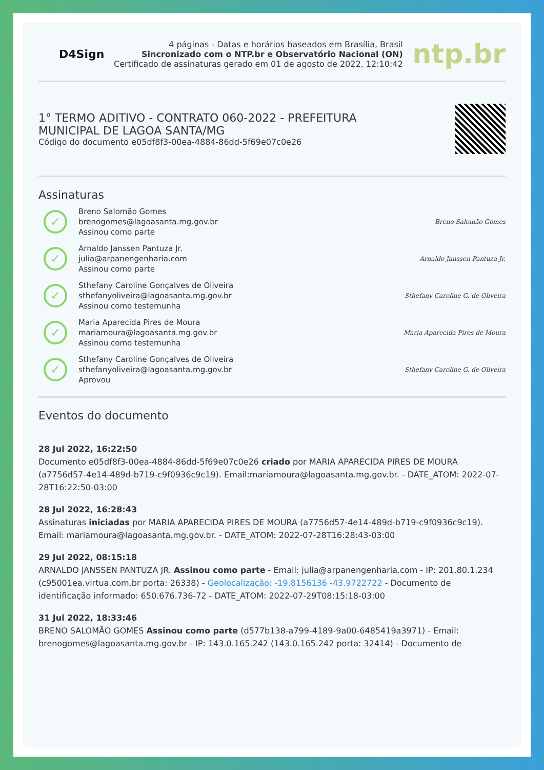D4Sign
4 páginas - Datas e horários baseados em Brasília, Brasil
Sincronizado com o NTP.br e Observatório Nacional (ON)
Certificado de assinaturas gerado em 01 de agosto de 2022, 12:10:42
ntp.br
1° TERMO ADITIVO - CONTRATO 060-2022 - PREFEITURA
MUNICIPAL DE LAGOA SANTA/MG
Código do documento e05df8f3-00ea-4884-86dd-5f69e07c0e26
Assinaturas
✓
Breno Salomão Gomes
brenogomes@lagoasanta.mg.gov.br
Assinou como parte
Breno Salomão Gomes
✓
Arnaldo Janssen Pantuza Jr.
julia@arpanengenharia.com
Assinou como parte
Arnaldo Janssen Pantuza Jr.
✓
Sthefany Caroline Gonçalves de Oliveira
sthefanyoliveira@lagoasanta.mg.gov.br
Assinou como testemunha
Sthefany Caroline G. de Oliveira
✓
Maria Aparecida Pires de Moura
mariamoura@lagoasanta.mg.gov.br
Assinou como testemunha
Maria Aparecida Pires de Moura
✓
Sthefany Caroline Gonçalves de Oliveira
sthefanyoliveira@lagoasanta.mg.gov.br
Aprovou
Sthefany Caroline G. de Oliveira
Eventos do documento
28 Jul 2022, 16:22:50
Documento e05df8f3-00ea-4884-86dd-5f69e07c0e26 criado por MARIA APARECIDA PIRES DE MOURA (a7756d57-4e14-489d-b719-c9f0936c9c19). Email:mariamoura@lagoasanta.mg.gov.br. - DATE_ATOM: 2022-07-28T16:22:50-03:00
28 Jul 2022, 16:28:43
Assinaturas iniciadas por MARIA APARECIDA PIRES DE MOURA (a7756d57-4e14-489d-b719-c9f0936c9c19). Email: mariamoura@lagoasanta.mg.gov.br. - DATE_ATOM: 2022-07-28T16:28:43-03:00
29 Jul 2022, 08:15:18
ARNALDO JANSSEN PANTUZA JR. Assinou como parte - Email: julia@arpanengenharia.com - IP: 201.80.1.234 (c95001ea.virtua.com.br porta: 26338) - Geolocalização: -19.8156136 -43.9722722 - Documento de identificação informado: 650.676.736-72 - DATE_ATOM: 2022-07-29T08:15:18-03:00
31 Jul 2022, 18:33:46
BRENO SALOMÃO GOMES Assinou como parte (d577b138-a799-4189-9a00-6485419a3971) - Email: brenogomes@lagoasanta.mg.gov.br - IP: 143.0.165.242 (143.0.165.242 porta: 32414) - Documento de